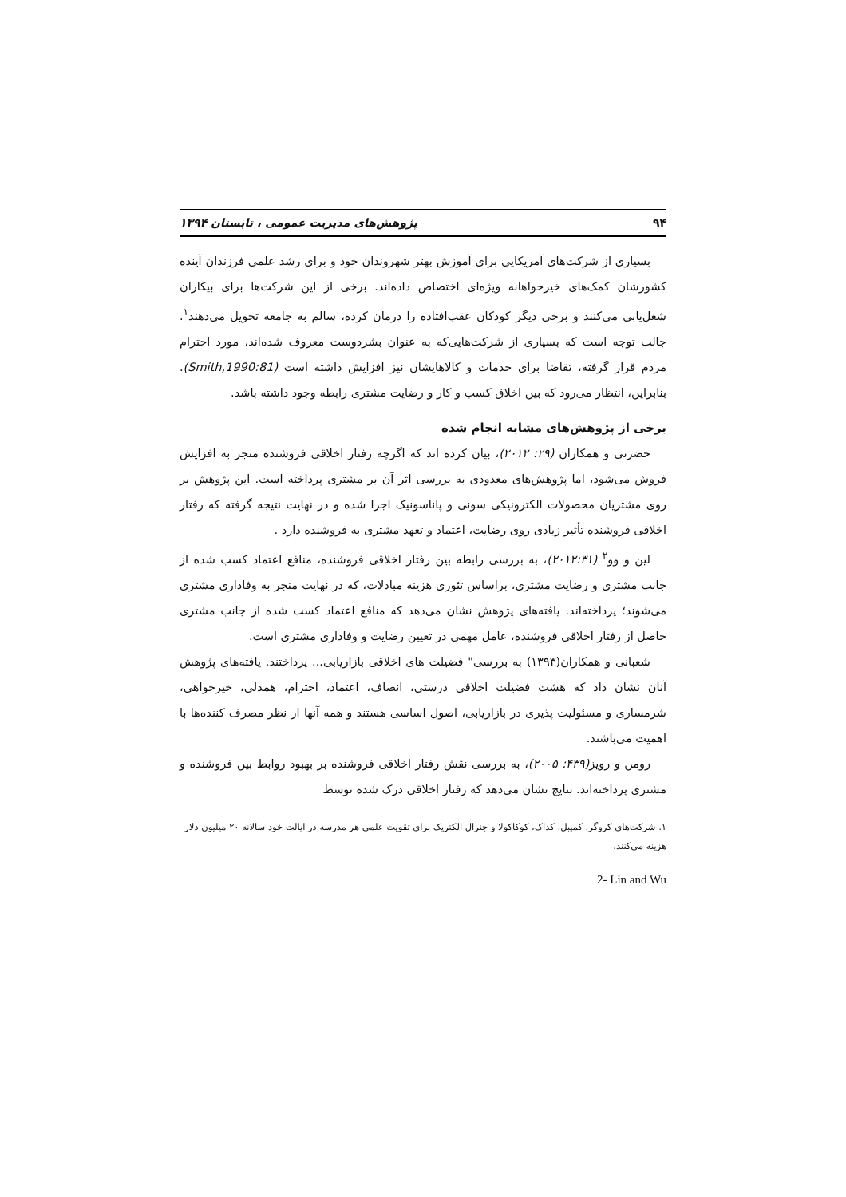۹۴ پژوهش‌های مدیریت عمومی ، تابستان ۱۳۹۴
بسیاری از شرکت‌های آمریکایی برای آموزش بهتر شهروندان خود و برای رشد علمی فرزندان آینده کشورشان کمک‌های خیرخواهانه ویژه‌ای اختصاص داده‌اند. برخی از این شرکت‌ها برای بیکاران شغل‌یابی می‌کنند و برخی دیگر کودکان عقب‌افتاده را درمان کرده، سالم به جامعه تحویل می‌دهند<sup>۱</sup>. جالب توجه است که بسیاری از شرکت‌هایی‌که به عنوان بشردوست معروف شده‌اند، مورد احترام مردم قرار گرفته، تقاضا برای خدمات و کالاهایشان نیز افزایش داشته است (Smith,1990:81). بنابراین، انتظار می‌رود که بین اخلاق کسب و کار و رضایت مشتری رابطه وجود داشته باشد.
برخی از پژوهش‌های مشابه انجام شده
حضرتی و همکاران (۲۹: ۲۰۱۲)، بیان کرده اند که اگرچه رفتار اخلاقی فروشنده منجر به افزایش فروش می‌شود، اما پژوهش‌های معدودی به بررسی اثر آن بر مشتری پرداخته است. این پژوهش بر روی مشتریان محصولات الکترونیکی سونی و پاناسونیک اجرا شده و در نهایت نتیجه گرفته که رفتار اخلاقی فروشنده تأثیر زیادی روی رضایت، اعتماد و تعهد مشتری به فروشنده دارد .
لین و وو<sup>۲</sup> (۲۰۱۲:۳۱)، به بررسی رابطه بین رفتار اخلاقی فروشنده، منافع اعتماد کسب شده از جانب مشتری و رضایت مشتری، براساس تئوری هزینه مبادلات، که در نهایت منجر به وفاداری مشتری می‌شوند؛ پرداخته‌اند. یافته‌های پژوهش نشان می‌دهد که منافع اعتماد کسب شده از جانب مشتری حاصل از رفتار اخلاقی فروشنده، عامل مهمی در تعیین رضایت و وفاداری مشتری است.
شعبانی و همکاران(۱۳۹۳) به بررسی" فضیلت های اخلاقی بازاریابی... پرداختند. یافته‌های پژوهش آنان نشان داد که هشت فضیلت اخلاقی درستی، انصاف، اعتماد، احترام، همدلی، خیرخواهی، شرمساری و مسئولیت پذیری در بازاریابی، اصول اساسی هستند و همه آنها از نظر مصرف کننده‌ها با اهمیت می‌باشند.
رومن و رویز(۴۳۹: ۲۰۰۵)، به بررسی نقش رفتار اخلاقی فروشنده بر بهبود روابط بین فروشنده و مشتری پرداخته‌اند. نتایج نشان می‌دهد که رفتار اخلاقی درک شده توسط
۱. شرکت‌های کروگر، کمپبل، کداک، کوکاکولا و جنرال الکتریک برای تقویت علمی هر مدرسه در ایالت خود سالانه ۲۰ میلیون دلار هزینه می‌کنند.
2- Lin and Wu